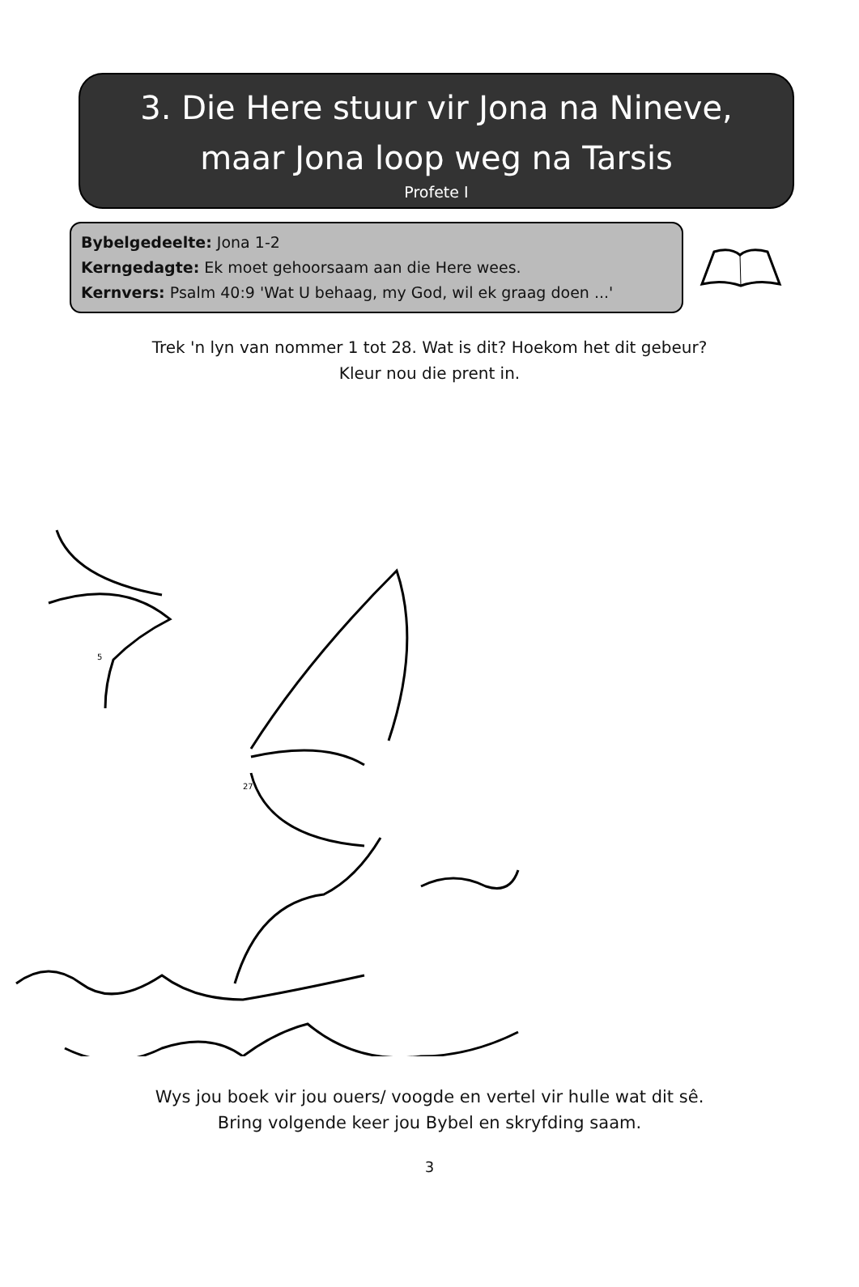3. Die Here stuur vir Jona na Nineve,
maar Jona loop weg na Tarsis
Profete I
Bybelgedeelte: Jona 1-2
Kerngedagte: Ek moet gehoorsaam aan die Here wees.
Kernvers: Psalm 40:9 'Wat U behaag, my God, wil ek graag doen ...'
Trek 'n lyn van nommer 1 tot 28. Wat is dit? Hoekom het dit gebeur?
Kleur nou die prent in.
5
27
Wys jou boek vir jou ouers/ voogde en vertel vir hulle wat dit sê.
Bring volgende keer jou Bybel en skryfding saam.
3